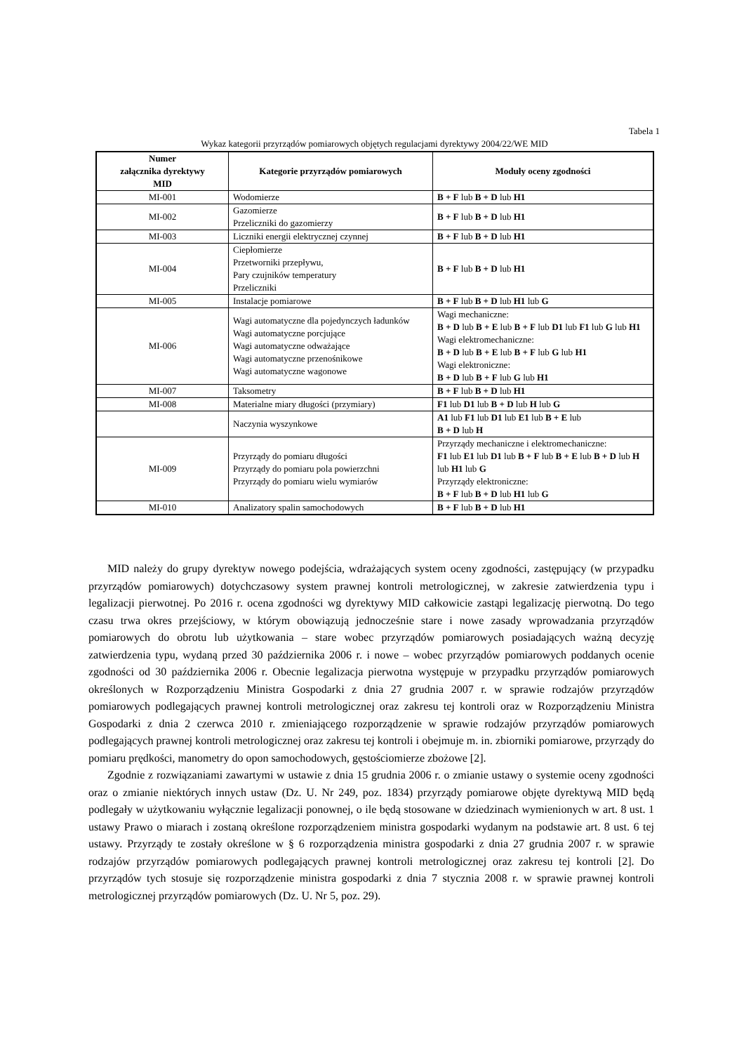Tabela 1
Wykaz kategorii przyrządów pomiarowych objętych regulacjami dyrektywy 2004/22/WE MID
| Numer załącznika dyrektywy MID | Kategorie przyrządów pomiarowych | Moduły oceny zgodności |
| --- | --- | --- |
| MI-001 | Wodomierze | B + F lub B + D lub H1 |
| MI-002 | Gazomierze Przeliczniki do gazomierzy | B + F lub B + D lub H1 |
| MI-003 | Liczniki energii elektrycznej czynnej | B + F lub B + D lub H1 |
| MI-004 | Ciepłomierze Przetworniki przepływu, Pary czujników temperatury Przeliczniki | B + F lub B + D lub H1 |
| MI-005 | Instalacje pomiarowe | B + F lub B + D lub H1 lub G |
| MI-006 | Wagi automatyczne dla pojedynczych ładunków Wagi automatyczne porcjujące Wagi automatyczne odważające Wagi automatyczne przenośnikowe Wagi automatyczne wagonowe | Wagi mechaniczne: B + D lub B + E lub B + F lub D1 lub F1 lub G lub H1 Wagi elektromechaniczne: B + D lub B + E lub B + F lub G lub H1 Wagi elektroniczne: B + D lub B + F lub G lub H1 |
| MI-007 | Taksometry | B + F lub B + D lub H1 |
| MI-008 | Materialne miary długości (przymiary) | F1 lub D1 lub B + D lub H lub G |
| | Naczynia wyszynkowe | A1 lub F1 lub D1 lub E1 lub B + E lub B + D lub H |
| MI-009 | Przyrządy do pomiaru długości Przyrządy do pomiaru pola powierzchni Przyrządy do pomiaru wielu wymiarów | Przyrządy mechaniczne i elektromechaniczne: F1 lub E1 lub D1 lub B + F lub B + E lub B + D lub H lub H1 lub G Przyrządy elektroniczne: B + F lub B + D lub H1 lub G |
| MI-010 | Analizatory spalin samochodowych | B + F lub B + D lub H1 |
MID należy do grupy dyrektyw nowego podejścia, wdrażających system oceny zgodności, zastępujący (w przypadku przyrządów pomiarowych) dotychczasowy system prawnej kontroli metrologicznej, w zakresie zatwierdzenia typu i legalizacji pierwotnej. Po 2016 r. ocena zgodności wg dyrektywy MID całkowicie zastąpi legalizację pierwotną. Do tego czasu trwa okres przejściowy, w którym obowiązują jednocześnie stare i nowe zasady wprowadzania przyrządów pomiarowych do obrotu lub użytkowania – stare wobec przyrządów pomiarowych posiadających ważną decyzję zatwierdzenia typu, wydaną przed 30 października 2006 r. i nowe – wobec przyrządów pomiarowych poddanych ocenie zgodności od 30 października 2006 r. Obecnie legalizacja pierwotna występuje w przypadku przyrządów pomiarowych określonych w Rozporządzeniu Ministra Gospodarki z dnia 27 grudnia 2007 r. w sprawie rodzajów przyrządów pomiarowych podlegających prawnej kontroli metrologicznej oraz zakresu tej kontroli oraz w Rozporządzeniu Ministra Gospodarki z dnia 2 czerwca 2010 r. zmieniającego rozporządzenie w sprawie rodzajów przyrządów pomiarowych podlegających prawnej kontroli metrologicznej oraz zakresu tej kontroli i obejmuje m. in. zbiorniki pomiarowe, przyrządy do pomiaru prędkości, manometry do opon samochodowych, gęstościomierze zbożowe [2].
Zgodnie z rozwiązaniami zawartymi w ustawie z dnia 15 grudnia 2006 r. o zmianie ustawy o systemie oceny zgodności oraz o zmianie niektórych innych ustaw (Dz. U. Nr 249, poz. 1834) przyrządy pomiarowe objęte dyrektywą MID będą podlegały w użytkowaniu wyłącznie legalizacji ponownej, o ile będą stosowane w dziedzinach wymienionych w art. 8 ust. 1 ustawy Prawo o miarach i zostaną określone rozporządzeniem ministra gospodarki wydanym na podstawie art. 8 ust. 6 tej ustawy. Przyrządy te zostały określone w § 6 rozporządzenia ministra gospodarki z dnia 27 grudnia 2007 r. w sprawie rodzajów przyrządów pomiarowych podlegających prawnej kontroli metrologicznej oraz zakresu tej kontroli [2]. Do przyrządów tych stosuje się rozporządzenie ministra gospodarki z dnia 7 stycznia 2008 r. w sprawie prawnej kontroli metrologicznej przyrządów pomiarowych (Dz. U. Nr 5, poz. 29).